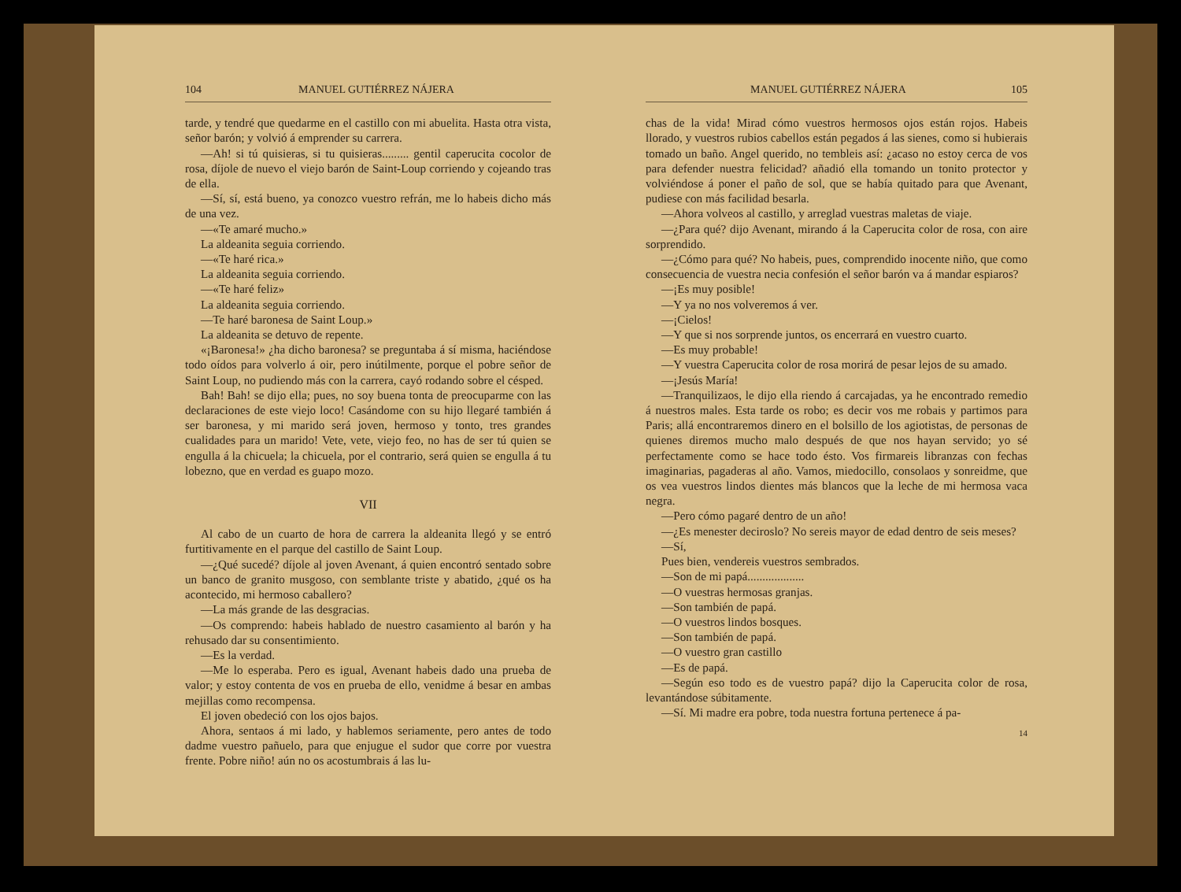104 MANUEL GUTIÉRREZ NÁJERA
tarde, y tendré que quedarme en el castillo con mi abuelita. Hasta otra vista, señor barón; y volvió á emprender su carrera.
—Ah! si tú quisieras, si tu quisieras......... gentil caperucita cocolor de rosa, díjole de nuevo el viejo barón de Saint-Loup corriendo y cojeando tras de ella.
—Sí, sí, está bueno, ya conozco vuestro refrán, me lo habeis dicho más de una vez.
—«Te amaré mucho.»
La aldeanita seguia corriendo.
—«Te haré rica.»
La aldeanita seguia corriendo.
—«Te haré feliz»
La aldeanita seguia corriendo.
—Te haré baronesa de Saint Loup.»
La aldeanita se detuvo de repente.
«¡Baronesa!» ¿ha dicho baronesa? se preguntaba á sí misma, haciéndose todo oídos para volverlo á oir, pero inútilmente, porque el pobre señor de Saint Loup, no pudiendo más con la carrera, cayó rodando sobre el césped.
Bah! Bah! se dijo ella; pues, no soy buena tonta de preocuparme con las declaraciones de este viejo loco! Casándome con su hijo llegaré también á ser baronesa, y mi marido será joven, hermoso y tonto, tres grandes cualidades para un marido! Vete, vete, viejo feo, no has de ser tú quien se engulla á la chicuela; la chicuela, por el contrario, será quien se engulla á tu lobezno, que en verdad es guapo mozo.
VII
Al cabo de un cuarto de hora de carrera la aldeanita llegó y se entró furtitivamente en el parque del castillo de Saint Loup.
—¿Qué sucedé? díjole al joven Avenant, á quien encontró sentado sobre un banco de granito musgoso, con semblante triste y abatido, ¿qué os ha acontecido, mi hermoso caballero?
—La más grande de las desgracias.
—Os comprendo: habeis hablado de nuestro casamiento al barón y ha rehusado dar su consentimiento.
—Es la verdad.
—Me lo esperaba. Pero es igual, Avenant habeis dado una prueba de valor; y estoy contenta de vos en prueba de ello, venidme á besar en ambas mejillas como recompensa.
El joven obedeció con los ojos bajos.
Ahora, sentaos á mi lado, y hablemos seriamente, pero antes de todo dadme vuestro pañuelo, para que enjugue el sudor que corre por vuestra frente. Pobre niño! aún no os acostumbrais á las lu-
MANUEL GUTIÉRREZ NÁJERA 105
chas de la vida! Mirad cómo vuestros hermosos ojos están rojos. Habeis llorado, y vuestros rubios cabellos están pegados á las sienes, como si hubierais tomado un baño. Angel querido, no tembleis así: ¿acaso no estoy cerca de vos para defender nuestra felicidad? añadió ella tomando un tonito protector y volviéndose á poner el paño de sol, que se había quitado para que Avenant, pudiese con más facilidad besarla.
—Ahora volveos al castillo, y arreglad vuestras maletas de viaje.
—¿Para qué? dijo Avenant, mirando á la Caperucita color de rosa, con aire sorprendido.
—¿Cómo para qué? No habeis, pues, comprendido inocente niño, que como consecuencia de vuestra necia confesión el señor barón va á mandar espiaros?
—¡Es muy posible!
—Y ya no nos volveremos á ver.
—¡Cielos!
—Y que si nos sorprende juntos, os encerrará en vuestro cuarto.
—Es muy probable!
—Y vuestra Caperucita color de rosa morirá de pesar lejos de su amado.
—¡Jesús María!
—Tranquilizaos, le dijo ella riendo á carcajadas, ya he encontrado remedio á nuestros males. Esta tarde os robo; es decir vos me robais y partimos para Paris; allá encontraremos dinero en el bolsillo de los agiotistas, de personas de quienes diremos mucho malo después de que nos hayan servido; yo sé perfectamente como se hace todo ésto. Vos firmareis libranzas con fechas imaginarias, pagaderas al año. Vamos, miedocillo, consolaos y sonreidme, que os vea vuestros lindos dientes más blancos que la leche de mi hermosa vaca negra.
—Pero cómo pagaré dentro de un año!
—¿Es menester deciroslo? No sereis mayor de edad dentro de seis meses?
—Sí,
Pues bien, vendereis vuestros sembrados.
—Son de mi papá...................
—O vuestras hermosas granjas.
—Son también de papá.
—O vuestros lindos bosques.
—Son también de papá.
—O vuestro gran castillo
—Es de papá.
—Según eso todo es de vuestro papá? dijo la Caperucita color de rosa, levantándose súbitamente.
—Sí. Mi madre era pobre, toda nuestra fortuna pertenece á pa-
14